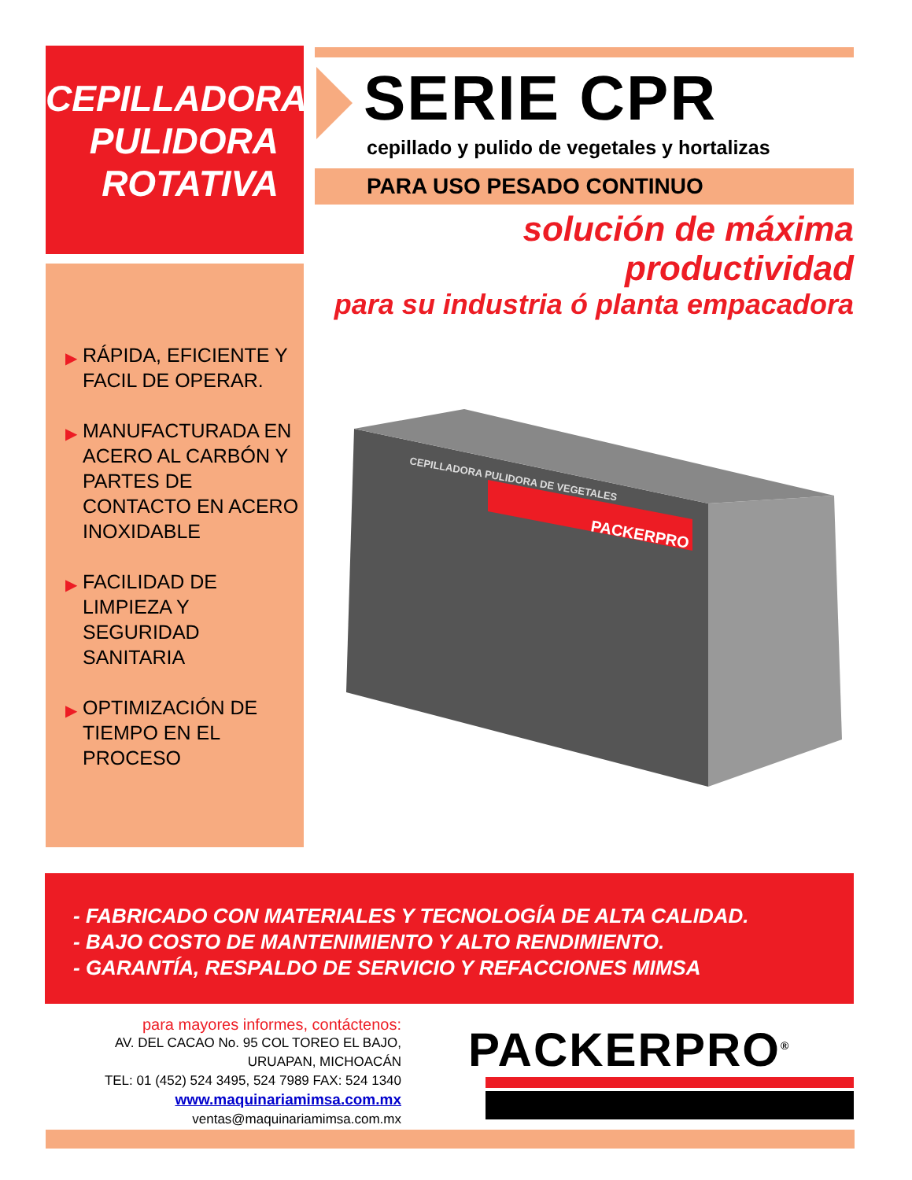CEPILLADORA
PULIDORA
ROTATIVA
SERIE CPR
cepillado y pulido de vegetales y hortalizas
PARA USO PESADO CONTINUO
solución de máxima productividad
para su industria ó planta empacadora
▶ RÁPIDA, EFICIENTE Y FACIL DE OPERAR.
▶ MANUFACTURADA EN ACERO AL CARBÓN Y PARTES DE CONTACTO EN ACERO INOXIDABLE
▶ FACILIDAD DE LIMPIEZA Y SEGURIDAD SANITARIA
▶ OPTIMIZACIÓN DE TIEMPO EN EL PROCESO
PACKERPRO
CEPILLADORA PULIDORA DE VEGETALES
- FABRICADO CON MATERIALES Y TECNOLOGÍA DE ALTA CALIDAD.
- BAJO COSTO DE MANTENIMIENTO Y ALTO RENDIMIENTO.
- GARANTÍA, RESPALDO DE SERVICIO Y REFACCIONES MIMSA
para mayores informes, contáctenos:
AV. DEL CACAO No. 95 COL TOREO EL BAJO, URUAPAN, MICHOACÁN
TEL: 01 (452) 524 3495, 524 7989 FAX: 524 1340
www.maquinariamimsa.com.mx
ventas@maquinariamimsa.com.mx
PACKERPRO<sup>®</sup>